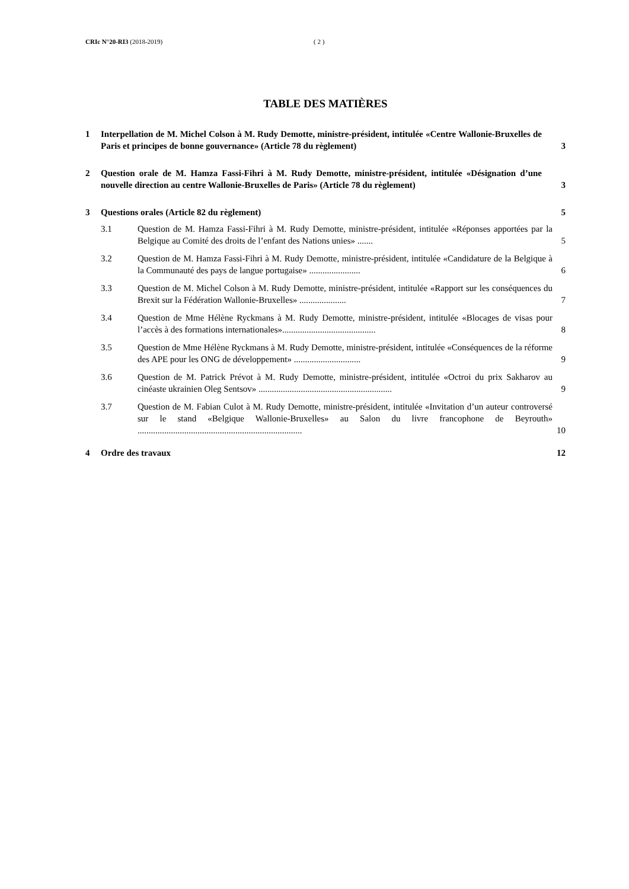CRIc N°20-RI3 (2018-2019) ( 2 )
TABLE DES MATIÈRES
1 Interpellation de M. Michel Colson à M. Rudy Demotte, ministre-président, intitulée «Centre Wallonie-Bruxelles de Paris et principes de bonne gouvernance» (Article 78 du règlement) 3
2 Question orale de M. Hamza Fassi-Fihri à M. Rudy Demotte, ministre-président, intitulée «Désignation d’une nouvelle direction au centre Wallonie-Bruxelles de Paris» (Article 78 du règlement) 3
3 Questions orales (Article 82 du règlement) 5
3.1 Question de M. Hamza Fassi-Fihri à M. Rudy Demotte, ministre-président, intitulée «Réponses apportées par la Belgique au Comité des droits de l’enfant des Nations unies» ....... 5
3.2 Question de M. Hamza Fassi-Fihri à M. Rudy Demotte, ministre-président, intitulée «Candidature de la Belgique à la Communauté des pays de langue portugaise» ....................... 6
3.3 Question de M. Michel Colson à M. Rudy Demotte, ministre-président, intitulée «Rapport sur les conséquences du Brexit sur la Fédération Wallonie-Bruxelles» ..................... 7
3.4 Question de Mme Hélène Ryckmans à M. Rudy Demotte, ministre-président, intitulée «Blocages de visas pour l’accès à des formations internationales».......................................... 8
3.5 Question de Mme Hélène Ryckmans à M. Rudy Demotte, ministre-président, intitulée «Conséquences de la réforme des APE pour les ONG de développement» .............................. 9
3.6 Question de M. Patrick Prévot à M. Rudy Demotte, ministre-président, intitulée «Octroi du prix Sakharov au cinéaste ukrainien Oleg Sentsov» ............................................................ 9
3.7 Question de M. Fabian Culot à M. Rudy Demotte, ministre-président, intitulée «Invitation d’un auteur controversé sur le stand «Belgique Wallonie-Bruxelles» au Salon du livre francophone de Beyrouth» .......................................................................... 10
4 Ordre des travaux 12